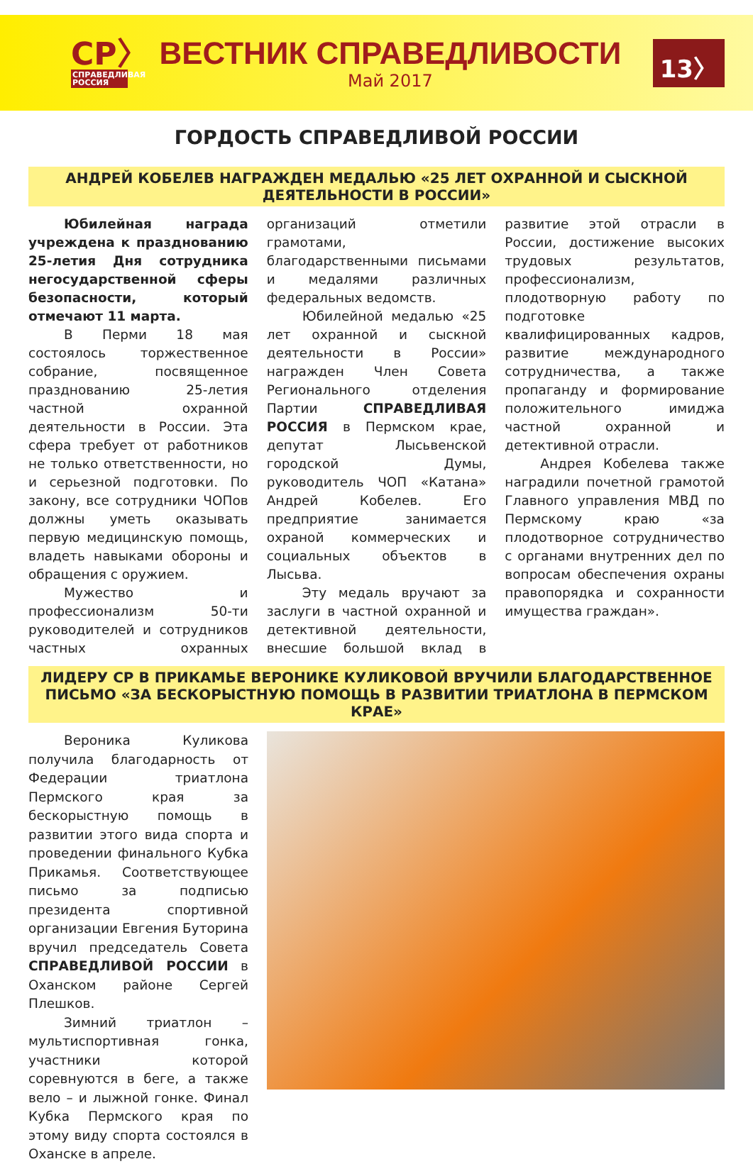СР〉
СПРАВЕДЛИВАЯ РОССИЯ
ВЕСТНИК СПРАВЕДЛИВОСТИ
Май 2017
13〉
ГОРДОСТЬ СПРАВЕДЛИВОЙ РОССИИ
АНДРЕЙ КОБЕЛЕВ НАГРАЖДЕН МЕДАЛЬЮ «25 ЛЕТ ОХРАННОЙ И СЫСКНОЙ ДЕЯТЕЛЬНОСТИ В РОССИИ»
Юбилейная награда учреждена к празднованию 25-летия Дня сотрудника негосударственной сферы безопасности, который отмечают 11 марта.
В Перми 18 мая состоялось торжественное собрание, посвященное празднованию 25-летия частной охранной деятельности в России. Эта сфера требует от работников не только ответственности, но и серьезной подготовки. По закону, все сотрудники ЧОПов должны уметь оказывать первую медицинскую помощь, владеть навыками обороны и обращения с оружием.
Мужество и профессионализм 50-ти руководителей и сотрудников частных охранных организаций отметили грамотами, благодарственными письмами и медалями различных федеральных ведомств.
Юбилейной медалью «25 лет охранной и сыскной деятельности в России» награжден Член Совета Регионального отделения Партии СПРАВЕДЛИВАЯ РОССИЯ в Пермском крае, депутат Лысьвенской городской Думы, руководитель ЧОП «Катана» Андрей Кобелев. Его предприятие занимается охраной коммерческих и социальных объектов в Лысьва.
Эту медаль вручают за заслуги в частной охранной и детективной деятельности, внесшие большой вклад в развитие этой отрасли в России, достижение высоких трудовых результатов, профессионализм, плодотворную работу по подготовке квалифицированных кадров, развитие международного сотрудничества, а также пропаганду и формирование положительного имиджа частной охранной и детективной отрасли.
Андрея Кобелева также наградили почетной грамотой Главного управления МВД по Пермскому краю «за плодотворное сотрудничество с органами внутренних дел по вопросам обеспечения охраны правопорядка и сохранности имущества граждан».
ЛИДЕРУ СР В ПРИКАМЬЕ ВЕРОНИКЕ КУЛИКОВОЙ ВРУЧИЛИ БЛАГОДАРСТВЕННОЕ ПИСЬМО «ЗА БЕСКОРЫСТНУЮ ПОМОЩЬ В РАЗВИТИИ ТРИАТЛОНА В ПЕРМСКОМ КРАЕ»
Вероника Куликова получила благодарность от Федерации триатлона Пермского края за бескорыстную помощь в развитии этого вида спорта и проведении финального Кубка Прикамья. Соответствующее письмо за подписью президента спортивной организации Евгения Буторина вручил председатель Совета СПРАВЕДЛИВОЙ РОССИИ в Оханском районе Сергей Плешков.
Зимний триатлон – мультиспортивная гонка, участники которой соревнуются в беге, а также вело – и лыжной гонке. Финал Кубка Пермского края по этому виду спорта состоялся в Оханске в апреле.